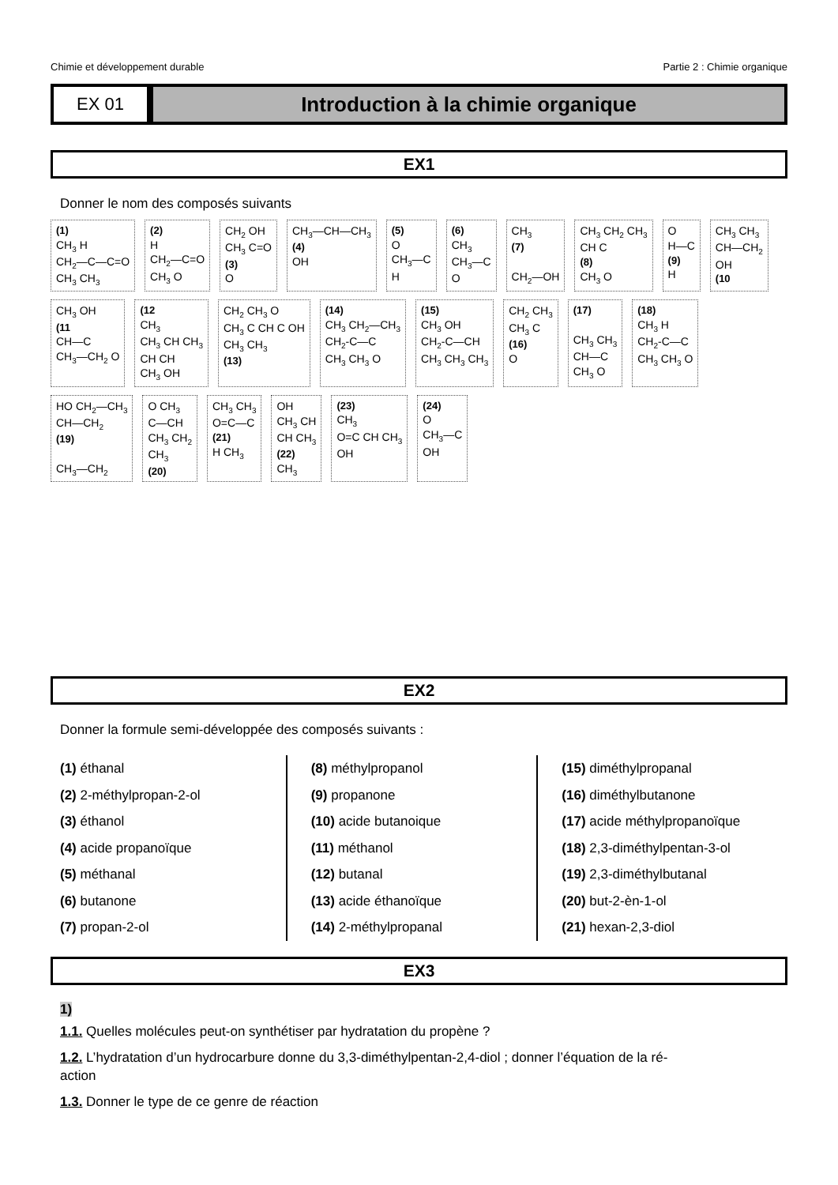Chimie et développement durable Partie 2 : Chimie organique
EX 01
Introduction à la chimie organique
EX1
Donner le nom des composés suivants
(1)
CH<sub>3</sub> H
CH<sub>2</sub>—C—C=O
CH<sub>3</sub> CH<sub>3</sub>
(2)
H
CH<sub>2</sub>—C=O
CH<sub>3</sub> O
CH<sub>2</sub> OH
CH<sub>3</sub> C=O
(3)
O
CH<sub>3</sub>—CH—CH<sub>3</sub>
(4)
OH
(5)
O
CH<sub>3</sub>—C
H
(6)
CH<sub>3</sub>
CH<sub>3</sub>—C
O
CH<sub>3</sub>
(7)
CH<sub>2</sub>—OH
CH<sub>3</sub> CH<sub>2</sub> CH<sub>3</sub>
CH C
(8)
CH<sub>3</sub> O
O
H—C
(9)
H
CH<sub>3</sub> CH<sub>3</sub>
CH—CH<sub>2</sub>
OH
(10
CH<sub>3</sub> OH
(11
CH—C
CH<sub>3</sub>—CH<sub>2</sub> O
(12
CH<sub>3</sub>
CH<sub>3</sub> CH CH<sub>3</sub>
CH CH
CH<sub>3</sub> OH
CH<sub>2</sub> CH<sub>3</sub> O
CH<sub>3</sub> C CH C OH
CH<sub>3</sub> CH<sub>3</sub>
(13)
(14)
CH<sub>3</sub> CH<sub>2</sub>—CH<sub>3</sub>
CH<sub>2</sub>-C—C
CH<sub>3</sub> CH<sub>3</sub> O
(15)
CH<sub>3</sub> OH
CH<sub>2</sub>-C—CH
CH<sub>3</sub> CH<sub>3</sub> CH<sub>3</sub>
CH<sub>2</sub> CH<sub>3</sub>
CH<sub>3</sub> C
(16)
O
(17)
CH<sub>3</sub> CH<sub>3</sub>
CH—C
CH<sub>3</sub> O
(18)
CH<sub>3</sub> H
CH<sub>2</sub>-C—C
CH<sub>3</sub> CH<sub>3</sub> O
HO CH<sub>2</sub>—CH<sub>3</sub>
CH—CH<sub>2</sub>
(19)
CH<sub>3</sub>—CH<sub>2</sub>
O CH<sub>3</sub>
C—CH
CH<sub>3</sub> CH<sub>2</sub>
CH<sub>3</sub>
(20)
CH<sub>3</sub> CH<sub>3</sub>
O=C—C
(21)
H CH<sub>3</sub>
OH
CH<sub>3</sub> CH
CH CH<sub>3</sub>
(22)
CH<sub>3</sub>
(23)
CH<sub>3</sub>
O=C CH CH<sub>3</sub>
OH
(24)
O
CH<sub>3</sub>—C
OH
EX2
Donner la formule semi-développée des composés suivants :
(1) éthanal
(2) 2-méthylpropan-2-ol
(3) éthanol
(4) acide propanoïque
(5) méthanal
(6) butanone
(7) propan-2-ol
(8) méthylpropanol
(9) propanone
(10) acide butanoique
(11) méthanol
(12) butanal
(13) acide éthanoïque
(14) 2-méthylpropanal
(15) diméthylpropanal
(16) diméthylbutanone
(17) acide méthylpropanoïque
(18) 2,3-diméthylpentan-3-ol
(19) 2,3-diméthylbutanal
(20) but-2-èn-1-ol
(21) hexan-2,3-diol
EX3
1)
1.1. Quelles molécules peut-on synthétiser par hydratation du propène ?
1.2. L’hydratation d’un hydrocarbure donne du 3,3-diméthylpentan-2,4-diol ; donner l’équation de la ré-
action
1.3. Donner le type de ce genre de réaction